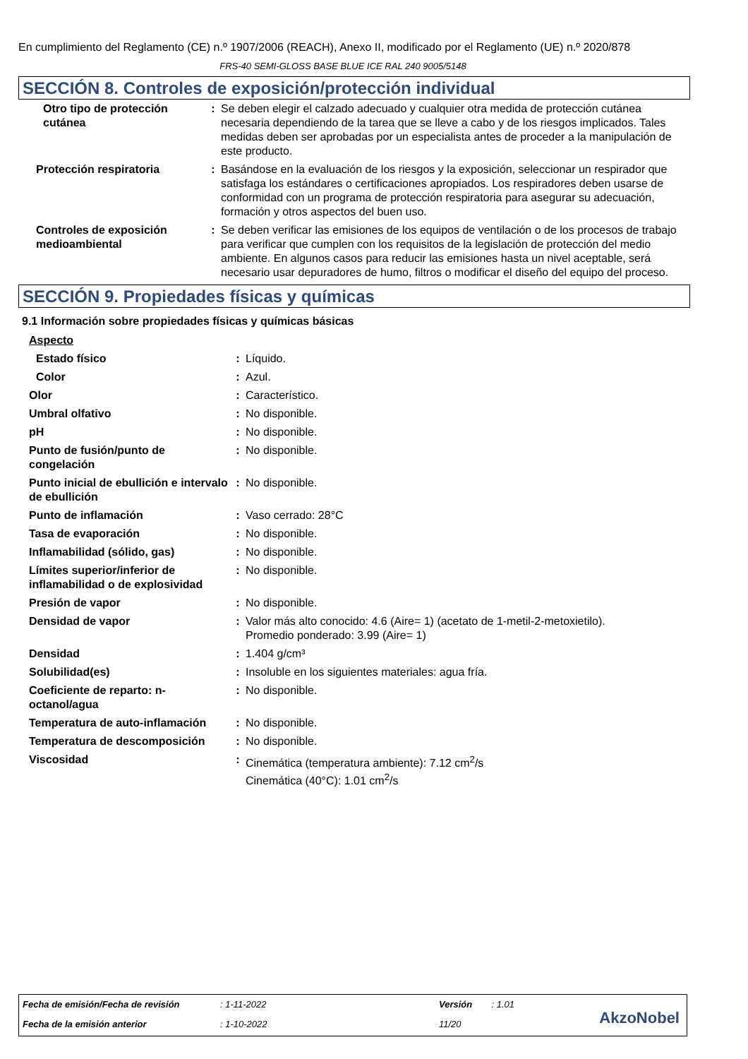En cumplimiento del Reglamento (CE) n.º 1907/2006 (REACH), Anexo II, modificado por el Reglamento (UE) n.º 2020/878
FRS-40 SEMI-GLOSS BASE BLUE ICE RAL 240 9005/5148
SECCIÓN 8. Controles de exposición/protección individual
| Otro tipo de protección cutánea | : | Se deben elegir el calzado adecuado y cualquier otra medida de protección cutánea necesaria dependiendo de la tarea que se lleve a cabo y de los riesgos implicados. Tales medidas deben ser aprobadas por un especialista antes de proceder a la manipulación de este producto. |
| Protección respiratoria | : | Basándose en la evaluación de los riesgos y la exposición, seleccionar un respirador que satisfaga los estándares o certificaciones apropiados. Los respiradores deben usarse de conformidad con un programa de protección respiratoria para asegurar su adecuación, formación y otros aspectos del buen uso. |
| Controles de exposición medioambiental | : | Se deben verificar las emisiones de los equipos de ventilación o de los procesos de trabajo para verificar que cumplen con los requisitos de la legislación de protección del medio ambiente. En algunos casos para reducir las emisiones hasta un nivel aceptable, será necesario usar depuradores de humo, filtros o modificar el diseño del equipo del proceso. |
SECCIÓN 9. Propiedades físicas y químicas
9.1 Información sobre propiedades físicas y químicas básicas
| Aspecto | | |
| Estado físico | : | Líquido. |
| Color | : | Azul. |
| Olor | : | Característico. |
| Umbral olfativo | : | No disponible. |
| pH | : | No disponible. |
| Punto de fusión/punto de congelación | : | No disponible. |
| Punto inicial de ebullición e intervalo de ebullición | : | No disponible. |
| Punto de inflamación | : | Vaso cerrado: 28°C |
| Tasa de evaporación | : | No disponible. |
| Inflamabilidad (sólido, gas) | : | No disponible. |
| Límites superior/inferior de inflamabilidad o de explosividad | : | No disponible. |
| Presión de vapor | : | No disponible. |
| Densidad de vapor | : | Valor más alto conocido: 4.6 (Aire= 1) (acetato de 1-metil-2-metoxietilo). Promedio ponderado: 3.99 (Aire= 1) |
| Densidad | : | 1.404 g/cm³ |
| Solubilidad(es) | : | Insoluble en los siguientes materiales: agua fría. |
| Coeficiente de reparto: n-octanol/agua | : | No disponible. |
| Temperatura de auto-inflamación | : | No disponible. |
| Temperatura de descomposición | : | No disponible. |
| Viscosidad | : | Cinemática (temperatura ambiente): 7.12 cm<sup>2</sup>/s Cinemática (40°C): 1.01 cm<sup>2</sup>/s |
| Fecha de emisión/Fecha de revisión | : 1-11-2022 | Versión | : 1.01 |
| Fecha de la emisión anterior | : 1-10-2022 | 11/20 | |
AkzoNobel